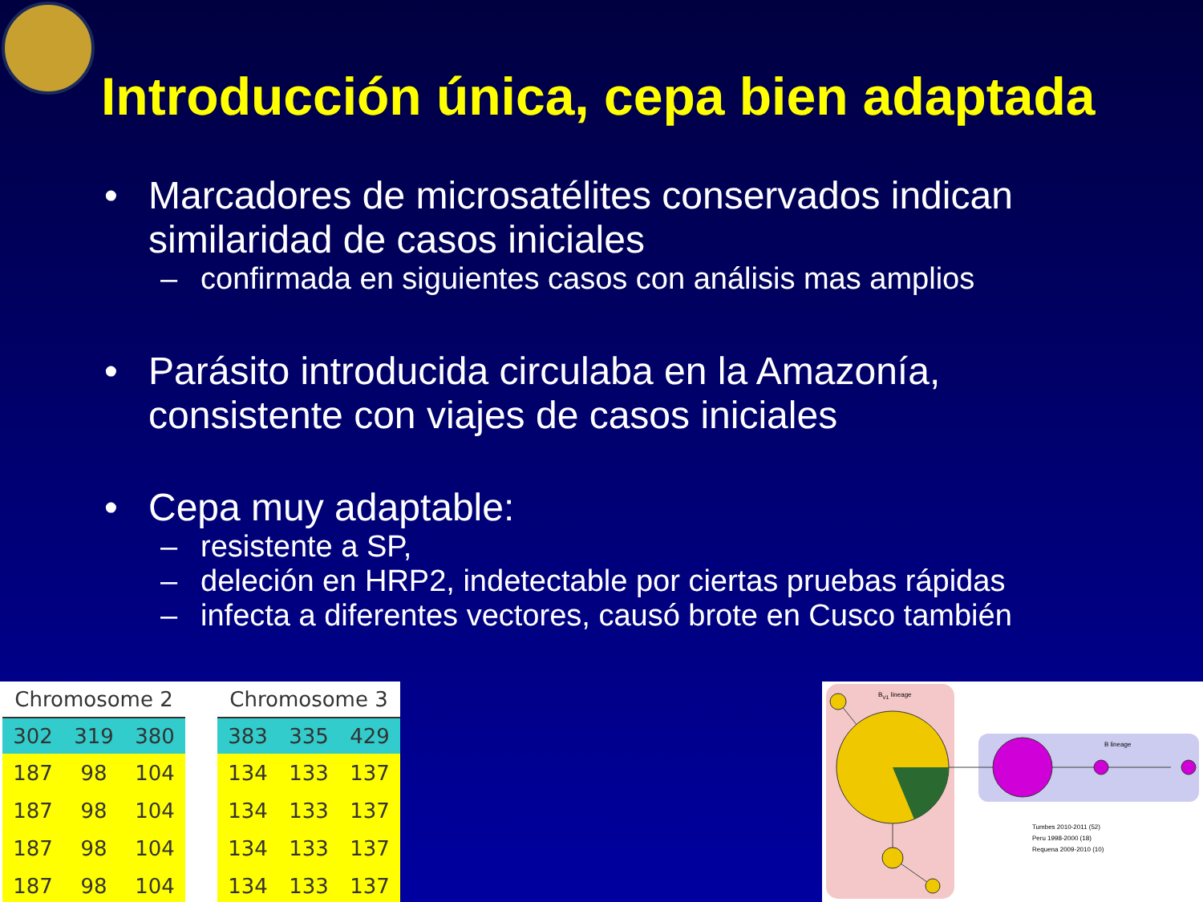Introducción única, cepa bien adaptada
• Marcadores de microsatélites conservados indican
similaridad de casos iniciales
– confirmada en siguientes casos con análisis mas amplios
• Parásito introducida circulaba en la Amazonía,
consistente con viajes de casos iniciales
• Cepa muy adaptable:
– resistente a SP,
– deleción en HRP2, indetectable por ciertas pruebas rápidas
– infecta a diferentes vectores, causó brote en Cusco también
| Chromosome 2 | | |
| --- | --- | --- |
| 302 | 319 | 380 |
| 187 | 98 | 104 |
| 187 | 98 | 104 |
| 187 | 98 | 104 |
| 187 | 98 | 104 |
| Chromosome 3 | | |
| --- | --- | --- |
| 383 | 335 | 429 |
| 134 | 133 | 137 |
| 134 | 133 | 137 |
| 134 | 133 | 137 |
| 134 | 133 | 137 |
B<sub>V1</sub> lineage
B lineage
Tumbes 2010-2011 (52)
Peru 1998-2000 (18)
Requena 2009-2010 (10)